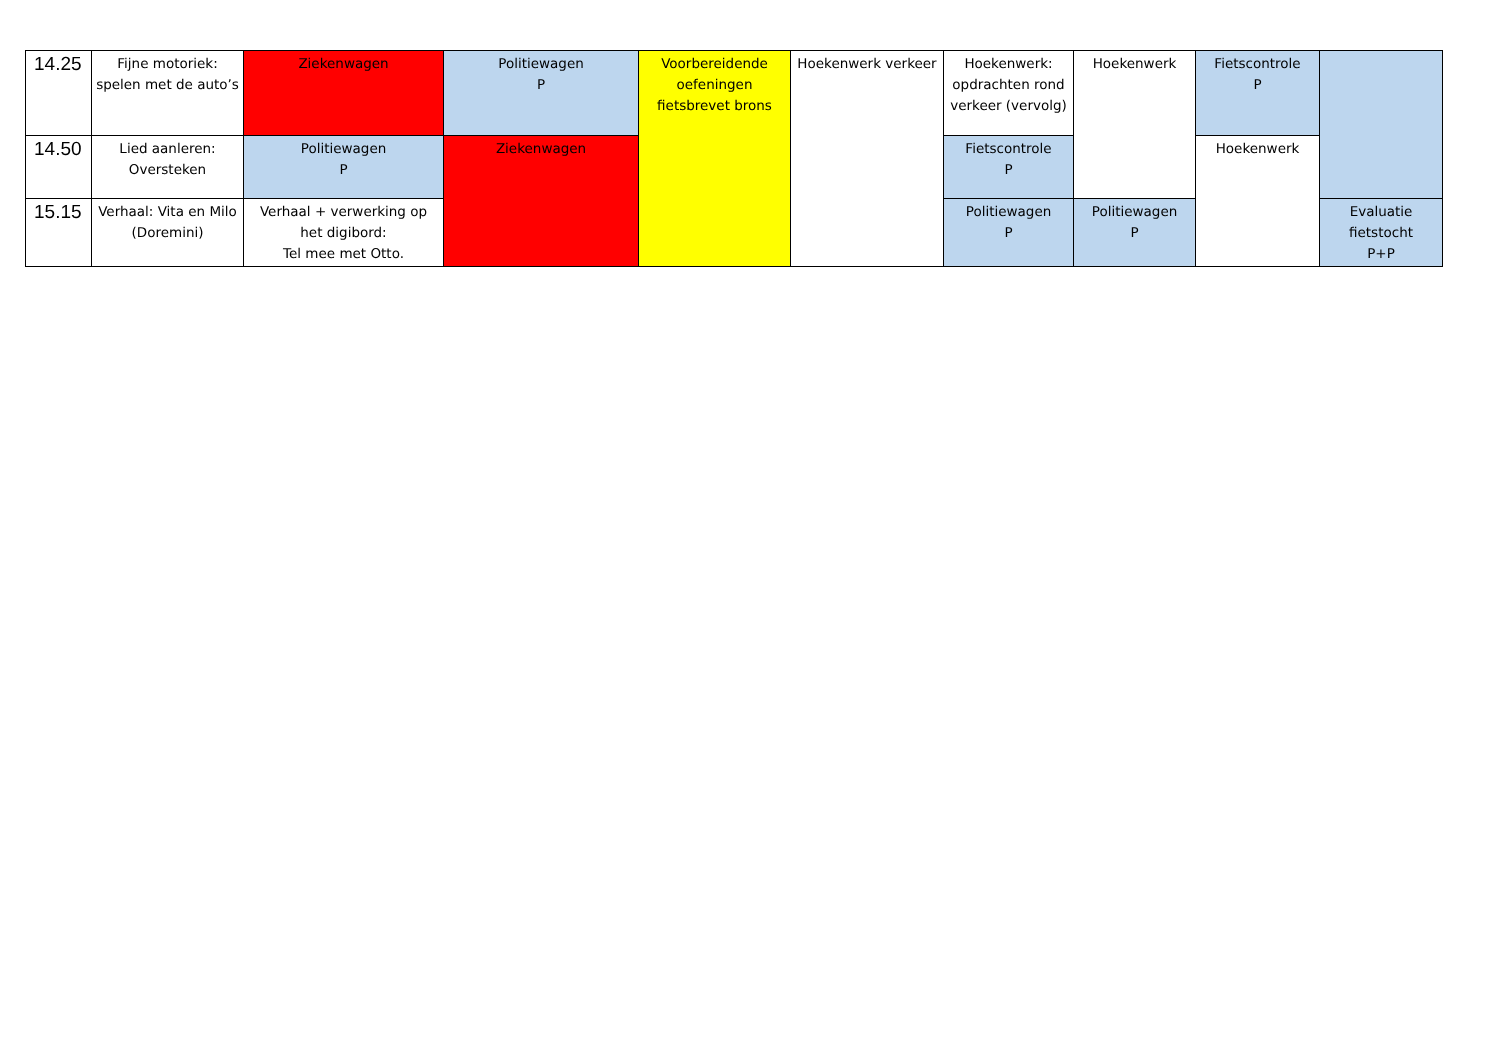| 14.25 | Fijne motoriek: spelen met de auto’s | Ziekenwagen | Politiewagen P | Voorbereidende oefeningen fietsbrevet brons | Hoekenwerk verkeer | Hoekenwerk: opdrachten rond verkeer (vervolg) | Hoekenwerk | Fietscontrole P | |
| 14.50 | Lied aanleren: Oversteken | Politiewagen P | Ziekenwagen | | | Fietscontrole P | | Hoekenwerk | |
| 15.15 | Verhaal: Vita en Milo (Doremini) | Verhaal + verwerking op het digibord: Tel mee met Otto. | | | | Politiewagen P | Politiewagen P | | Evaluatie fietstocht P+P |